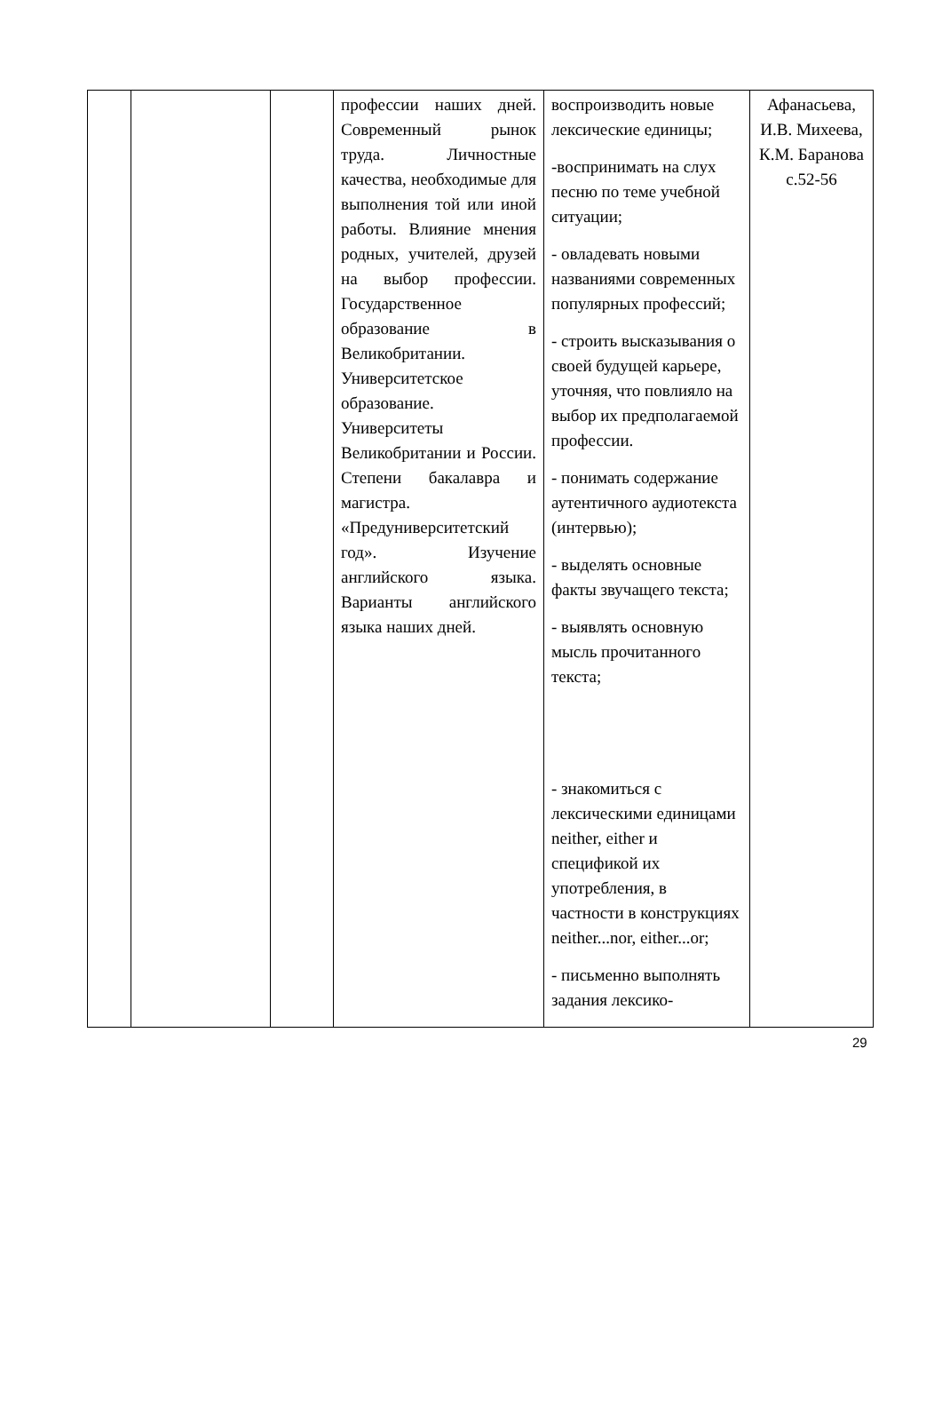| | | | профессии наших дней. Современный рынок труда. Личностные качества, необходимые для выполнения той или иной работы. Влияние мнения родных, учителей, друзей на выбор профессии. Государственное образование в Великобритании. Университетское образование. Университеты Великобритании и России. Степени бакалавра и магистра. «Предуниверситетский год». Изучение английского языка. Варианты английского языка наших дней. | воспроизводить новые лексические единицы; -воспринимать на слух песню по теме учебной ситуации; - овладевать новыми названиями современных популярных профессий; - строить высказывания о своей будущей карьере, уточняя, что повлияло на выбор их предполагаемой профессии. - понимать содержание аутентичного аудиотекста (интервью); - выделять основные факты звучащего текста; - выявлять основную мысль прочитанного текста; - знакомиться с лексическими единицами neither, either и спецификой их употребления, в частности в конструкциях neither...nor, either...or; - письменно выполнять задания лексико- | Афанасьева, И.В. Михеева, К.М. Баранова с.52-56 |
29